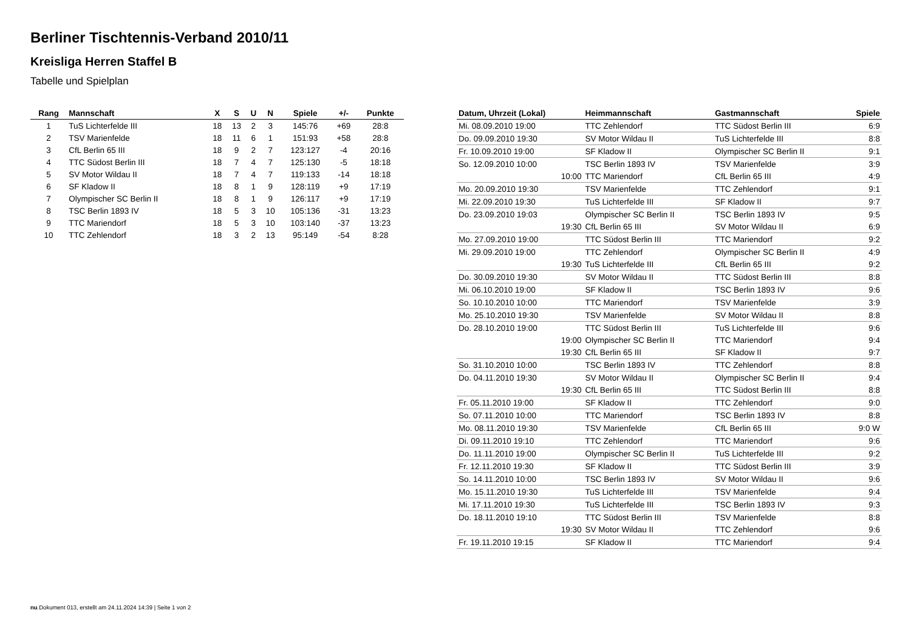Berliner Tischtennis-Verband 2010/11
Kreisliga Herren Staffel B
Tabelle und Spielplan
| Rang | Mannschaft | X | S | U | N | Spiele | +/- | Punkte |
| --- | --- | --- | --- | --- | --- | --- | --- | --- |
| 1 | TuS Lichterfelde III | 18 | 13 | 2 | 3 | 145:76 | +69 | 28:8 |
| 2 | TSV Marienfelde | 18 | 11 | 6 | 1 | 151:93 | +58 | 28:8 |
| 3 | CfL Berlin 65 III | 18 | 9 | 2 | 7 | 123:127 | -4 | 20:16 |
| 4 | TTC Südost Berlin III | 18 | 7 | 4 | 7 | 125:130 | -5 | 18:18 |
| 5 | SV Motor Wildau II | 18 | 7 | 4 | 7 | 119:133 | -14 | 18:18 |
| 6 | SF Kladow II | 18 | 8 | 1 | 9 | 128:119 | +9 | 17:19 |
| 7 | Olympischer SC Berlin II | 18 | 8 | 1 | 9 | 126:117 | +9 | 17:19 |
| 8 | TSC Berlin 1893 IV | 18 | 5 | 3 | 10 | 105:136 | -31 | 13:23 |
| 9 | TTC Mariendorf | 18 | 5 | 3 | 10 | 103:140 | -37 | 13:23 |
| 10 | TTC Zehlendorf | 18 | 3 | 2 | 13 | 95:149 | -54 | 8:28 |
| Datum, Uhrzeit (Lokal) | Heimmannschaft | Gastmannschaft | Spiele |
| --- | --- | --- | --- |
| Mi. 08.09.2010 19:00 | TTC Zehlendorf | TTC Südost Berlin III | 6:9 |
| Do. 09.09.2010 19:30 | SV Motor Wildau II | TuS Lichterfelde III | 8:8 |
| Fr. 10.09.2010 19:00 | SF Kladow II | Olympischer SC Berlin II | 9:1 |
| So. 12.09.2010 10:00 | TSC Berlin 1893 IV | TSV Marienfelde | 3:9 |
| 10:00 | TTC Mariendorf | CfL Berlin 65 III | 4:9 |
| Mo. 20.09.2010 19:30 | TSV Marienfelde | TTC Zehlendorf | 9:1 |
| Mi. 22.09.2010 19:30 | TuS Lichterfelde III | SF Kladow II | 9:7 |
| Do. 23.09.2010 19:03 | Olympischer SC Berlin II | TSC Berlin 1893 IV | 9:5 |
| 19:30 | CfL Berlin 65 III | SV Motor Wildau II | 6:9 |
| Mo. 27.09.2010 19:00 | TTC Südost Berlin III | TTC Mariendorf | 9:2 |
| Mi. 29.09.2010 19:00 | TTC Zehlendorf | Olympischer SC Berlin II | 4:9 |
| 19:30 | TuS Lichterfelde III | CfL Berlin 65 III | 9:2 |
| Do. 30.09.2010 19:30 | SV Motor Wildau II | TTC Südost Berlin III | 8:8 |
| Mi. 06.10.2010 19:00 | SF Kladow II | TSC Berlin 1893 IV | 9:6 |
| So. 10.10.2010 10:00 | TTC Mariendorf | TSV Marienfelde | 3:9 |
| Mo. 25.10.2010 19:30 | TSV Marienfelde | SV Motor Wildau II | 8:8 |
| Do. 28.10.2010 19:00 | TTC Südost Berlin III | TuS Lichterfelde III | 9:6 |
| 19:00 | Olympischer SC Berlin II | TTC Mariendorf | 9:4 |
| 19:30 | CfL Berlin 65 III | SF Kladow II | 9:7 |
| So. 31.10.2010 10:00 | TSC Berlin 1893 IV | TTC Zehlendorf | 8:8 |
| Do. 04.11.2010 19:30 | SV Motor Wildau II | Olympischer SC Berlin II | 9:4 |
| 19:30 | CfL Berlin 65 III | TTC Südost Berlin III | 8:8 |
| Fr. 05.11.2010 19:00 | SF Kladow II | TTC Zehlendorf | 9:0 |
| So. 07.11.2010 10:00 | TTC Mariendorf | TSC Berlin 1893 IV | 8:8 |
| Mo. 08.11.2010 19:30 | TSV Marienfelde | CfL Berlin 65 III | 9:0 W |
| Di. 09.11.2010 19:10 | TTC Zehlendorf | TTC Mariendorf | 9:6 |
| Do. 11.11.2010 19:00 | Olympischer SC Berlin II | TuS Lichterfelde III | 9:2 |
| Fr. 12.11.2010 19:30 | SF Kladow II | TTC Südost Berlin III | 3:9 |
| So. 14.11.2010 10:00 | TSC Berlin 1893 IV | SV Motor Wildau II | 9:6 |
| Mo. 15.11.2010 19:30 | TuS Lichterfelde III | TSV Marienfelde | 9:4 |
| Mi. 17.11.2010 19:30 | TuS Lichterfelde III | TSC Berlin 1893 IV | 9:3 |
| Do. 18.11.2010 19:10 | TTC Südost Berlin III | TSV Marienfelde | 8:8 |
| 19:30 | SV Motor Wildau II | TTC Zehlendorf | 9:6 |
| Fr. 19.11.2010 19:15 | SF Kladow II | TTC Mariendorf | 9:4 |
nu.Dokument 013, erstellt am 24.11.2024 14:39 | Seite 1 von 2